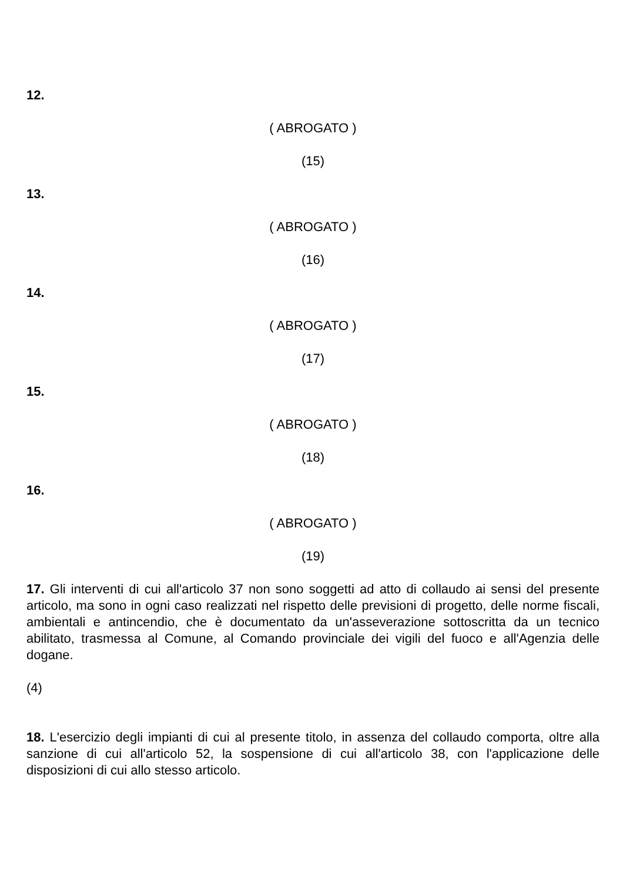12.
( ABROGATO )
(15)
13.
( ABROGATO )
(16)
14.
( ABROGATO )
(17)
15.
( ABROGATO )
(18)
16.
( ABROGATO )
(19)
17. Gli interventi di cui all'articolo 37 non sono soggetti ad atto di collaudo ai sensi del presente articolo, ma sono in ogni caso realizzati nel rispetto delle previsioni di progetto, delle norme fiscali, ambientali e antincendio, che è documentato da un'asseverazione sottoscritta da un tecnico abilitato, trasmessa al Comune, al Comando provinciale dei vigili del fuoco e all'Agenzia delle dogane.
(4)
18. L'esercizio degli impianti di cui al presente titolo, in assenza del collaudo comporta, oltre alla sanzione di cui all'articolo 52, la sospensione di cui all'articolo 38, con l'applicazione delle disposizioni di cui allo stesso articolo.